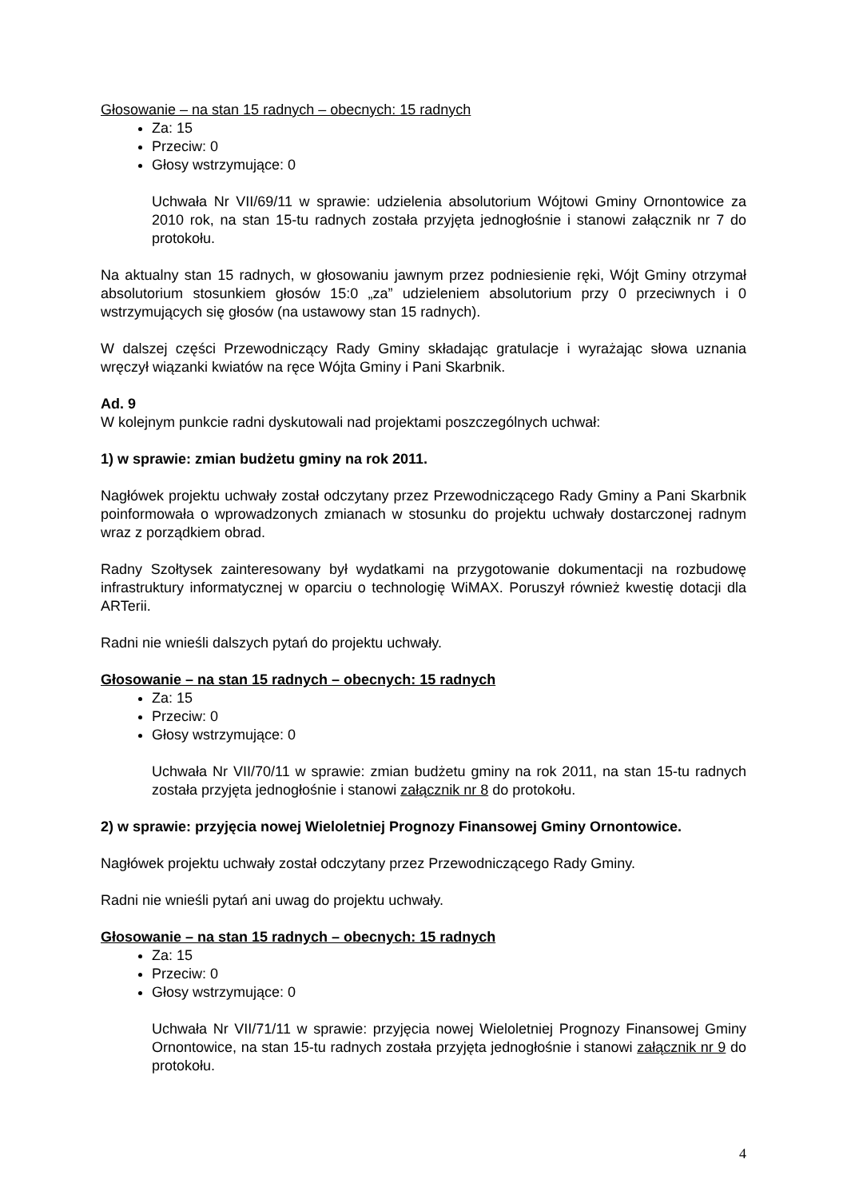Głosowanie – na stan 15 radnych – obecnych: 15 radnych
Za: 15
Przeciw: 0
Głosy wstrzymujące: 0
Uchwała Nr VII/69/11 w sprawie: udzielenia absolutorium Wójtowi Gminy Ornontowice za 2010 rok, na stan 15-tu radnych została przyjęta jednogłośnie i stanowi załącznik nr 7 do protokołu.
Na aktualny stan 15 radnych, w głosowaniu jawnym przez podniesienie ręki, Wójt Gminy otrzymał absolutorium stosunkiem głosów 15:0 „za” udzieleniem absolutorium przy 0 przeciwnych i 0 wstrzymujących się głosów (na ustawowy stan 15 radnych).
W dalszej części Przewodniczący Rady Gminy składając gratulacje i wyrażając słowa uznania wręczył wiązanki kwiatów na ręce Wójta Gminy i Pani Skarbnik.
Ad. 9
W kolejnym punkcie radni dyskutowali nad projektami poszczególnych uchwał:
1) w sprawie: zmian budżetu gminy na rok 2011.
Nagłówek projektu uchwały został odczytany przez Przewodniczącego Rady Gminy a Pani Skarbnik poinformowała o wprowadzonych zmianach w stosunku do projektu uchwały dostarczonej radnym wraz z porządkiem obrad.
Radny Szołtysek zainteresowany był wydatkami na przygotowanie dokumentacji na rozbudowę infrastruktury informatycznej w oparciu o technologię WiMAX. Poruszył również kwestię dotacji dla ARTerii.
Radni nie wnieśli dalszych pytań do projektu uchwały.
Głosowanie – na stan 15 radnych – obecnych: 15 radnych
Za: 15
Przeciw: 0
Głosy wstrzymujące: 0
Uchwała Nr VII/70/11 w sprawie: zmian budżetu gminy na rok 2011, na stan 15-tu radnych została przyjęta jednogłośnie i stanowi załącznik nr 8 do protokołu.
2) w sprawie: przyjęcia nowej Wieloletniej Prognozy Finansowej Gminy Ornontowice.
Nagłówek projektu uchwały został odczytany przez Przewodniczącego Rady Gminy.
Radni nie wnieśli pytań ani uwag do projektu uchwały.
Głosowanie – na stan 15 radnych – obecnych: 15 radnych
Za: 15
Przeciw: 0
Głosy wstrzymujące: 0
Uchwała Nr VII/71/11 w sprawie: przyjęcia nowej Wieloletniej Prognozy Finansowej Gminy Ornontowice, na stan 15-tu radnych została przyjęta jednogłośnie i stanowi załącznik nr 9 do protokołu.
4